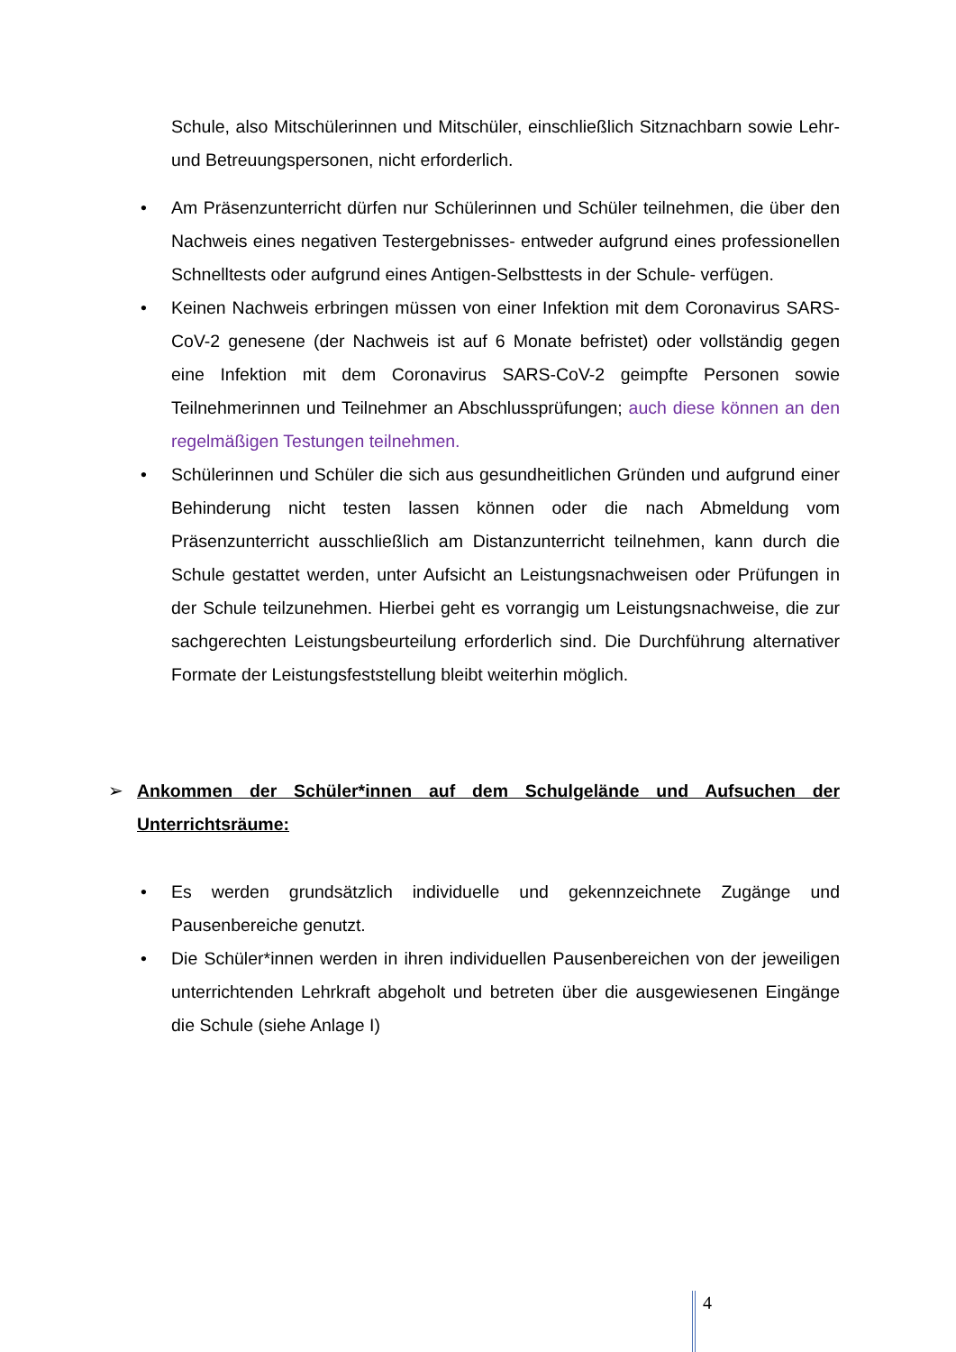Schule, also Mitschülerinnen und Mitschüler, einschließlich Sitznachbarn sowie Lehr- und Betreuungspersonen, nicht erforderlich.
• Am Präsenzunterricht dürfen nur Schülerinnen und Schüler teilnehmen, die über den Nachweis eines negativen Testergebnisses- entweder aufgrund eines professionellen Schnelltests oder aufgrund eines Antigen-Selbsttests in der Schule- verfügen.
• Keinen Nachweis erbringen müssen von einer Infektion mit dem Coronavirus SARS-CoV-2 genesene (der Nachweis ist auf 6 Monate befristet) oder vollständig gegen eine Infektion mit dem Coronavirus SARS-CoV-2 geimpfte Personen sowie Teilnehmerinnen und Teilnehmer an Abschlussprüfungen; auch diese können an den regelmäßigen Testungen teilnehmen.
• Schülerinnen und Schüler die sich aus gesundheitlichen Gründen und aufgrund einer Behinderung nicht testen lassen können oder die nach Abmeldung vom Präsenzunterricht ausschließlich am Distanzunterricht teilnehmen, kann durch die Schule gestattet werden, unter Aufsicht an Leistungsnachweisen oder Prüfungen in der Schule teilzunehmen. Hierbei geht es vorrangig um Leistungsnachweise, die zur sachgerechten Leistungsbeurteilung erforderlich sind. Die Durchführung alternativer Formate der Leistungsfeststellung bleibt weiterhin möglich.
➢ Ankommen der Schüler*innen auf dem Schulgelände und Aufsuchen der Unterrichtsräume:
• Es werden grundsätzlich individuelle und gekennzeichnete Zugänge und Pausenbereiche genutzt.
• Die Schüler*innen werden in ihren individuellen Pausenbereichen von der jeweiligen unterrichtenden Lehrkraft abgeholt und betreten über die ausgewiesenen Eingänge die Schule (siehe Anlage I)
4